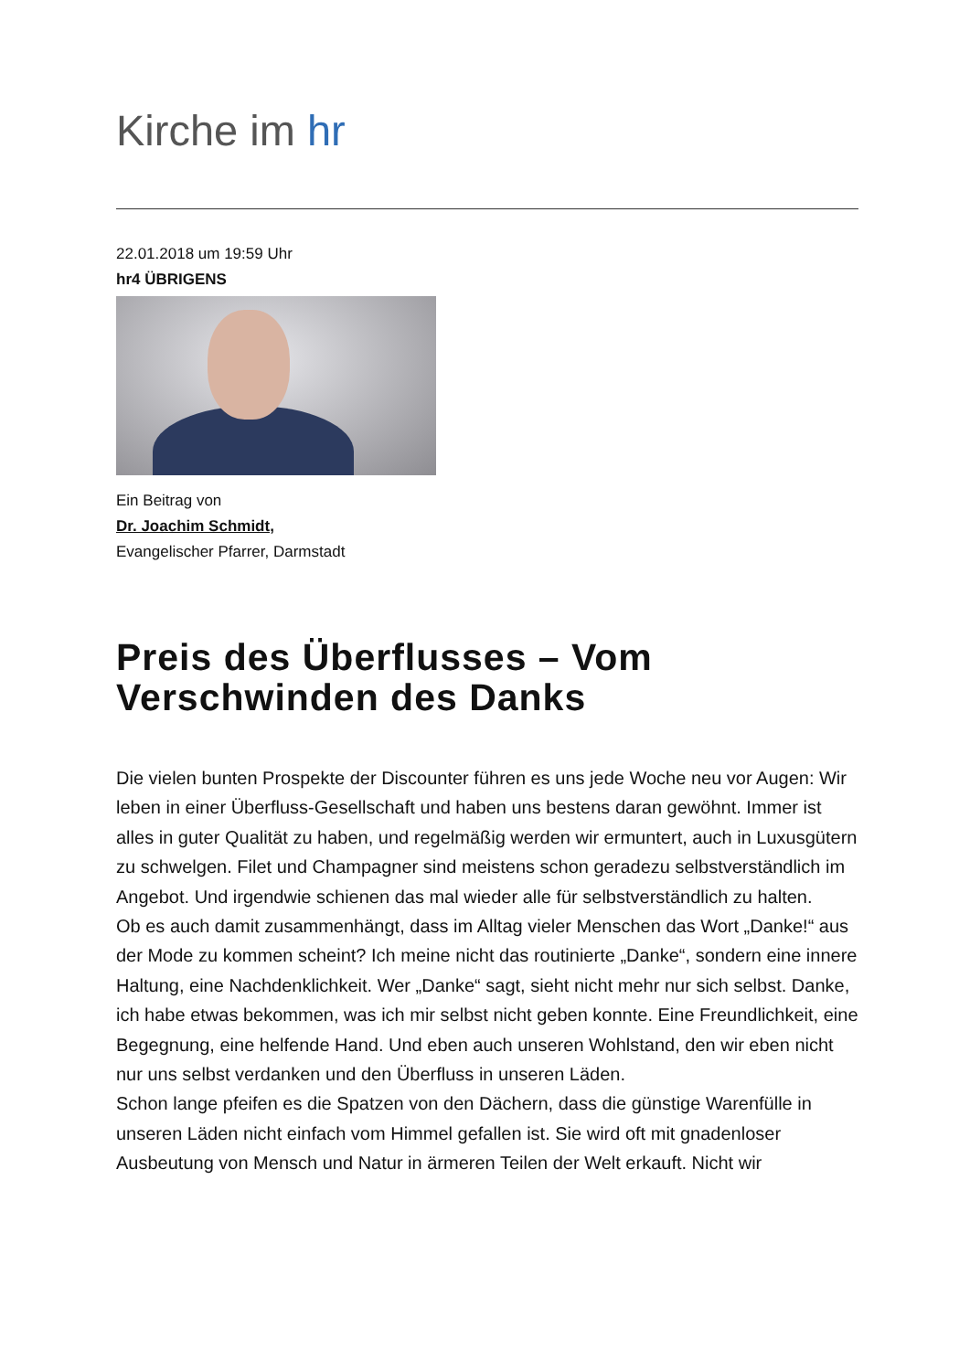Kirche im hr
22.01.2018 um 19:59 Uhr
hr4 ÜBRIGENS
Ein Beitrag von
Dr. Joachim Schmidt,
Evangelischer Pfarrer, Darmstadt
Preis des Überflusses – Vom
Verschwinden des Danks
Die vielen bunten Prospekte der Discounter führen es uns jede Woche neu vor Augen: Wir leben in einer Überfluss-Gesellschaft und haben uns bestens daran gewöhnt. Immer ist alles in guter Qualität zu haben, und regelmäßig werden wir ermuntert, auch in Luxusgütern zu schwelgen. Filet und Champagner sind meistens schon geradezu selbstverständlich im Angebot. Und irgendwie schienen das mal wieder alle für selbstverständlich zu halten.
Ob es auch damit zusammenhängt, dass im Alltag vieler Menschen das Wort „Danke!“ aus der Mode zu kommen scheint? Ich meine nicht das routinierte „Danke“, sondern eine innere Haltung, eine Nachdenklichkeit. Wer „Danke“ sagt, sieht nicht mehr nur sich selbst. Danke, ich habe etwas bekommen, was ich mir selbst nicht geben konnte. Eine Freundlichkeit, eine Begegnung, eine helfende Hand. Und eben auch unseren Wohlstand, den wir eben nicht nur uns selbst verdanken und den Überfluss in unseren Läden.
Schon lange pfeifen es die Spatzen von den Dächern, dass die günstige Warenfülle in unseren Läden nicht einfach vom Himmel gefallen ist. Sie wird oft mit gnadenloser Ausbeutung von Mensch und Natur in ärmeren Teilen der Welt erkauft. Nicht wir